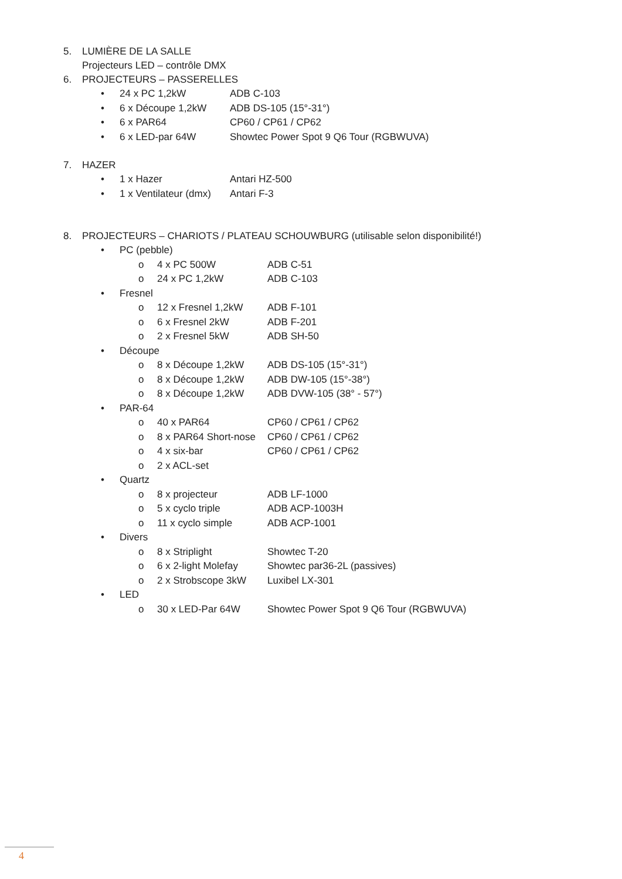5. LUMIÈRE DE LA SALLE
Projecteurs LED – contrôle DMX
6. PROJECTEURS – PASSERELLES
• 24 x PC 1,2kW ADB C-103
• 6 x Découpe 1,2kW ADB DS-105 (15°-31°)
• 6 x PAR64 CP60 / CP61 / CP62
• 6 x LED-par 64W Showtec Power Spot 9 Q6 Tour (RGBWUVA)
7. HAZER
• 1 x Hazer Antari HZ-500
• 1 x Ventilateur (dmx) Antari F-3
8. PROJECTEURS – CHARIOTS / PLATEAU SCHOUWBURG (utilisable selon disponibilité!)
• PC (pebble)
o 4 x PC 500W ADB C-51
o 24 x PC 1,2kW ADB C-103
• Fresnel
o 12 x Fresnel 1,2kW ADB F-101
o 6 x Fresnel 2kW ADB F-201
o 2 x Fresnel 5kW ADB SH-50
• Découpe
o 8 x Découpe 1,2kW ADB DS-105 (15°-31°)
o 8 x Découpe 1,2kW ADB DW-105 (15°-38°)
o 8 x Découpe 1,2kW ADB DVW-105 (38° - 57°)
• PAR-64
o 40 x PAR64 CP60 / CP61 / CP62
o 8 x PAR64 Short-nose CP60 / CP61 / CP62
o 4 x six-bar CP60 / CP61 / CP62
o 2 x ACL-set
• Quartz
o 8 x projecteur ADB LF-1000
o 5 x cyclo triple ADB ACP-1003H
o 11 x cyclo simple ADB ACP-1001
• Divers
o 8 x Striplight Showtec T-20
o 6 x 2-light Molefay Showtec par36-2L (passives)
o 2 x Strobscope 3kW Luxibel LX-301
• LED
o 30 x LED-Par 64W Showtec Power Spot 9 Q6 Tour (RGBWUVA)
4